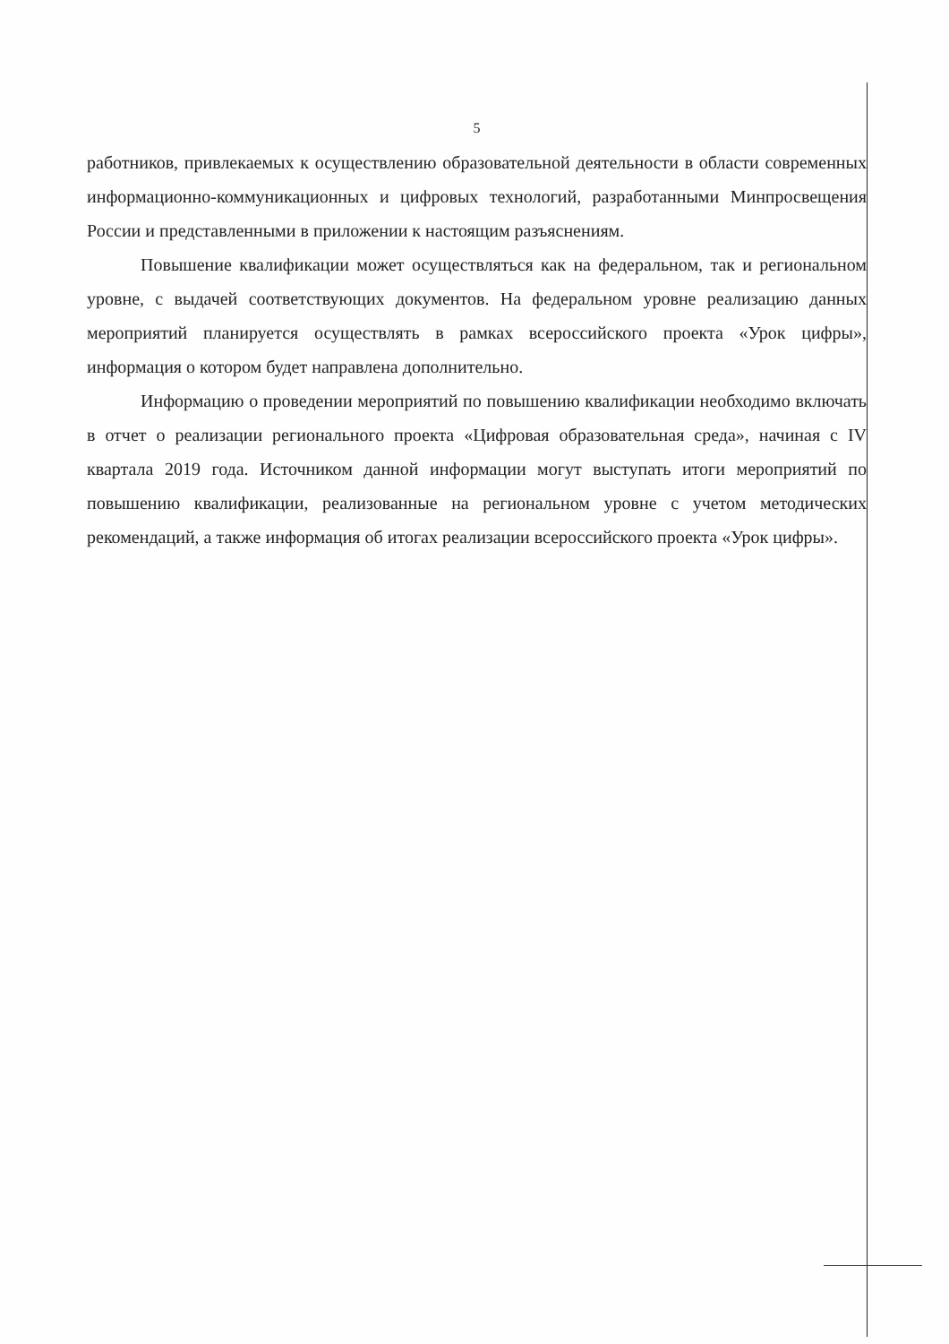5
работников, привлекаемых к осуществлению образовательной деятельности в области современных информационно-коммуникационных и цифровых технологий, разработанными Минпросвещения России и представленными в приложении к настоящим разъяснениям.
Повышение квалификации может осуществляться как на федеральном, так и региональном уровне, с выдачей соответствующих документов. На федеральном уровне реализацию данных мероприятий планируется осуществлять в рамках всероссийского проекта «Урок цифры», информация о котором будет направлена дополнительно.
Информацию о проведении мероприятий по повышению квалификации необходимо включать в отчет о реализации регионального проекта «Цифровая образовательная среда», начиная с IV квартала 2019 года. Источником данной информации могут выступать итоги мероприятий по повышению квалификации, реализованные на региональном уровне с учетом методических рекомендаций, а также информация об итогах реализации всероссийского проекта «Урок цифры».